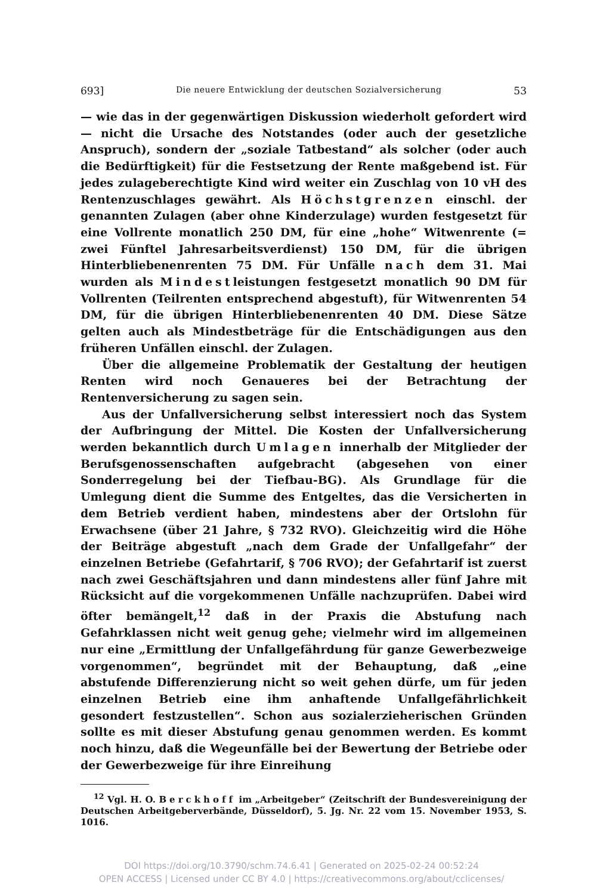693] Die neuere Entwicklung der deutschen Sozialversicherung 53
— wie das in der gegenwärtigen Diskussion wiederholt gefordert wird — nicht die Ursache des Notstandes (oder auch der gesetzliche Anspruch), sondern der „soziale Tatbestand“ als solcher (oder auch die Bedürftigkeit) für die Festsetzung der Rente maßgebend ist. Für jedes zulageberechtigte Kind wird weiter ein Zuschlag von 10 vH des Rentenzuschlages gewährt. Als Höchstgrenzen einschl. der genannten Zulagen (aber ohne Kinderzulage) wurden festgesetzt für eine Vollrente monatlich 250 DM, für eine „hohe“ Witwenrente (= zwei Fünftel Jahresarbeitsverdienst) 150 DM, für die übrigen Hinterbliebenenrenten 75 DM. Für Unfälle nach dem 31. Mai wurden als Mindestleistungen festgesetzt monatlich 90 DM für Vollrenten (Teilrenten entsprechend abgestuft), für Witwenrenten 54 DM, für die übrigen Hinterbliebenenrenten 40 DM. Diese Sätze gelten auch als Mindestbeträge für die Entschädigungen aus den früheren Unfällen einschl. der Zulagen.
Über die allgemeine Problematik der Gestaltung der heutigen Renten wird noch Genaueres bei der Betrachtung der Rentenversicherung zu sagen sein.
Aus der Unfallversicherung selbst interessiert noch das System der Aufbringung der Mittel. Die Kosten der Unfallversicherung werden bekanntlich durch Umlagen innerhalb der Mitglieder der Berufsgenossenschaften aufgebracht (abgesehen von einer Sonderregelung bei der Tiefbau-BG). Als Grundlage für die Umlegung dient die Summe des Entgeltes, das die Versicherten in dem Betrieb verdient haben, mindestens aber der Ortslohn für Erwachsene (über 21 Jahre, § 732 RVO). Gleichzeitig wird die Höhe der Beiträge abgestuft „nach dem Grade der Unfallgefahr“ der einzelnen Betriebe (Gefahrtarif, § 706 RVO); der Gefahrtarif ist zuerst nach zwei Geschäftsjahren und dann mindestens aller fünf Jahre mit Rücksicht auf die vorgekommenen Unfälle nachzuprüfen. Dabei wird öfter bemängelt,<sup>12</sup> daß in der Praxis die Abstufung nach Gefahrklassen nicht weit genug gehe; vielmehr wird im allgemeinen nur eine „Ermittlung der Unfallgefährdung für ganze Gewerbezweige vorgenommen“, begründet mit der Behauptung, daß „eine abstufende Differenzierung nicht so weit gehen dürfe, um für jeden einzelnen Betrieb eine ihm anhaftende Unfallgefährlichkeit gesondert festzustellen“. Schon aus sozialerzieherischen Gründen sollte es mit dieser Abstufung genau genommen werden. Es kommt noch hinzu, daß die Wegeunfälle bei der Bewertung der Betriebe oder der Gewerbezweige für ihre Einreihung
<sup>12</sup> Vgl. H. O. Berckhoff im „Arbeitgeber“ (Zeitschrift der Bundesvereinigung der Deutschen Arbeitgeberverbände, Düsseldorf), 5. Jg. Nr. 22 vom 15. November 1953, S. 1016.
DOI https://doi.org/10.3790/schm.74.6.41 | Generated on 2025-02-24 00:52:24
OPEN ACCESS | Licensed under CC BY 4.0 | https://creativecommons.org/about/cclicenses/